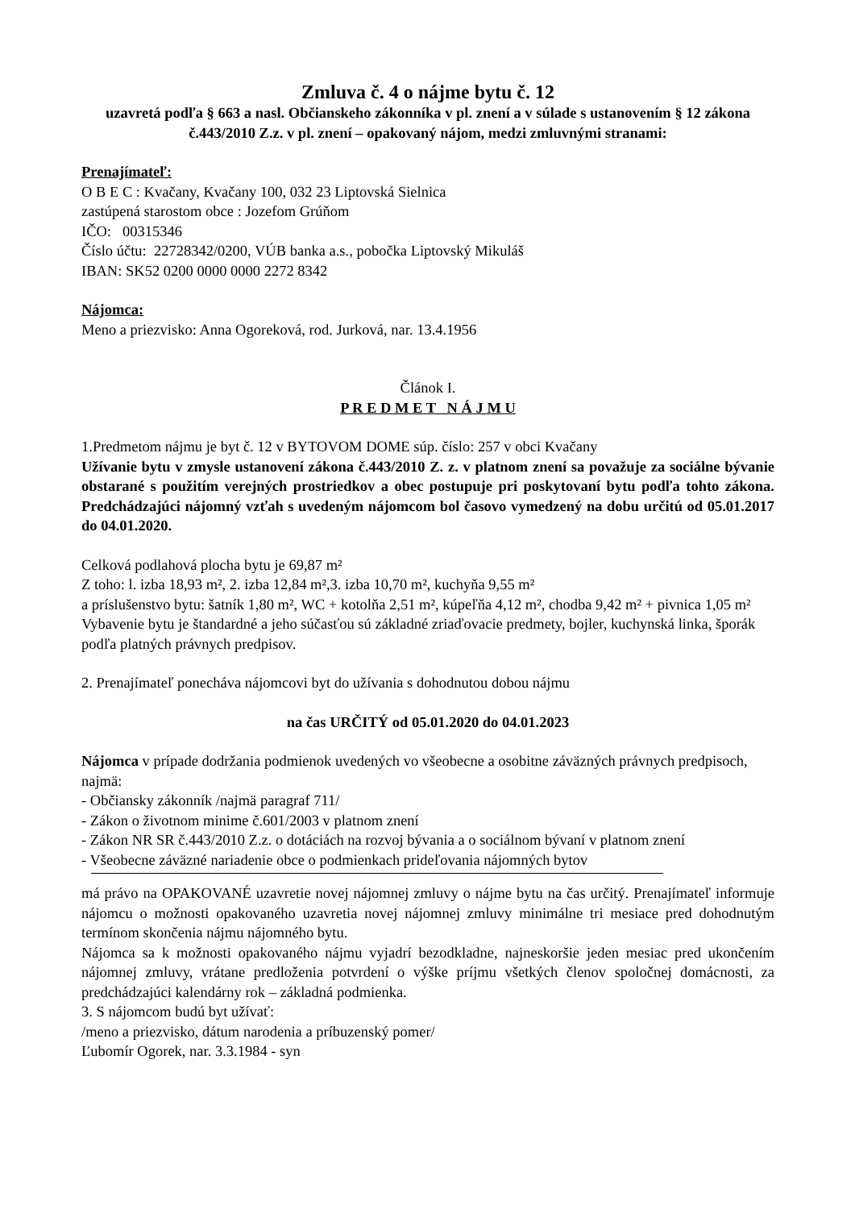Zmluva č. 4 o nájme bytu č. 12
uzavretá podľa § 663 a nasl. Občianskeho zákonníka v pl. znení a v súlade s ustanovením § 12 zákona č.443/2010 Z.z. v pl. znení – opakovaný nájom, medzi zmluvnými stranami:
Prenajímateľ:
O B E C : Kvačany, Kvačany 100, 032 23 Liptovská Sielnica
zastúpená starostom obce : Jozefom Grúňom
IČO: 00315346
Číslo účtu: 22728342/0200, VÚB banka a.s., pobočka Liptovský Mikuláš
IBAN: SK52 0200 0000 0000 2272 8342
Nájomca:
Meno a priezvisko: Anna Ogoreková, rod. Jurková, nar. 13.4.1956
Článok I.
P R E D M E T N Á J M U
1.Predmetom nájmu je byt č. 12 v BYTOVOM DOME súp. číslo: 257 v obci Kvačany
Užívanie bytu v zmysle ustanovení zákona č.443/2010 Z. z. v platnom znení sa považuje za sociálne bývanie obstarané s použitím verejných prostriedkov a obec postupuje pri poskytovaní bytu podľa tohto zákona. Predchádzajúci nájomný vzťah s uvedeným nájomcom bol časovo vymedzený na dobu určitú od 05.01.2017 do 04.01.2020.
Celková podlahová plocha bytu je 69,87 m²
Z toho: l. izba 18,93 m², 2. izba 12,84 m²,3. izba 10,70 m², kuchyňa 9,55 m²
a príslušenstvo bytu: šatník 1,80 m², WC + kotolňa 2,51 m², kúpeľňa 4,12 m², chodba 9,42 m² + pivnica 1,05 m²
Vybavenie bytu je štandardné a jeho súčasťou sú základné zriaďovacie predmety, bojler, kuchynská linka, šporák podľa platných právnych predpisov.
2. Prenajímateľ ponecháva nájomcovi byt do užívania s dohodnutou dobou nájmu
na čas URČITÝ od 05.01.2020 do 04.01.2023
Nájomca v prípade dodržania podmienok uvedených vo všeobecne a osobitne záväzných právnych predpisoch, najmä:
- Občiansky zákonník /najmä paragraf 711/
- Zákon o životnom minime č.601/2003 v platnom znení
- Zákon NR SR č.443/2010 Z.z. o dotáciách na rozvoj bývania a o sociálnom bývaní v platnom znení
- Všeobecne záväzné nariadenie obce o podmienkach prideľovania nájomných bytov
má právo na OPAKOVANÉ uzavretie novej nájomnej zmluvy o nájme bytu na čas určitý. Prenajímateľ informuje nájomcu o možnosti opakovaného uzavretia novej nájomnej zmluvy minimálne tri mesiace pred dohodnutým termínom skončenia nájmu nájomného bytu.
Nájomca sa k možnosti opakovaného nájmu vyjadrí bezodkladne, najneskoršie jeden mesiac pred ukončením nájomnej zmluvy, vrátane predloženia potvrdení o výške príjmu všetkých členov spoločnej domácnosti, za predchádzajúci kalendárny rok – základná podmienka.
3. S nájomcom budú byt užívať:
/meno a priezvisko, dátum narodenia a príbuzenský pomer/
Ľubomír Ogorek, nar. 3.3.1984 - syn